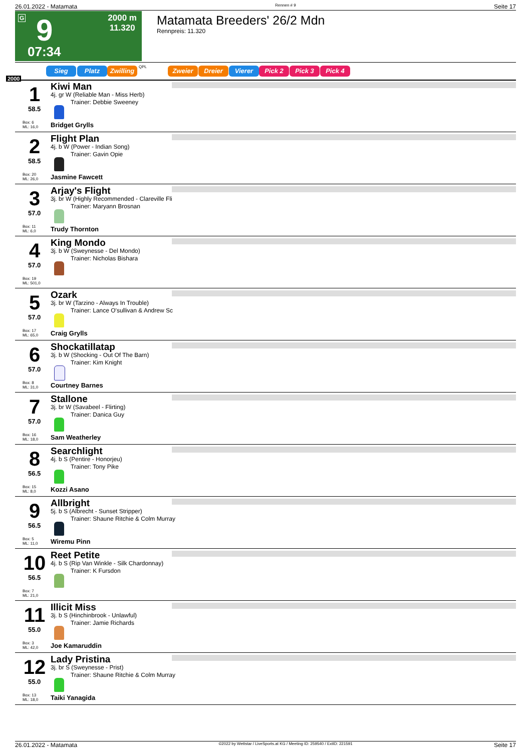26.01.2022 - Matamata Rennen # 9 Seite 17
G 9
07:34
2000 m
11.320
Matamata Breeders' 26/2 Mdn
Rennpreis: 11.320
Sieg Platz Zwilling QPL Zweier Dreier Vierer Pick 2 Pick 3 Pick 4
2000
1
58.5
Box: 6
ML: 16,0
Kiwi Man
4j. gr W (Reliable Man - Miss Herb)
Trainer: Debbie Sweeney
Bridget Grylls
2
58.5
Box: 20
ML: 26,0
Flight Plan
4j. b W (Power - Indian Song)
Trainer: Gavin Opie
Jasmine Fawcett
3
57.0
Box: 11
ML: 6,0
Arjay's Flight
3j. br W (Highly Recommended - Clareville Fli
Trainer: Maryann Brosnan
Trudy Thornton
4
57.0
Box: 19
ML: 501,0
King Mondo
3j. b W (Sweynesse - Del Mondo)
Trainer: Nicholas Bishara
5
57.0
Box: 17
ML: 65,0
Ozark
3j. br W (Tarzino - Always In Trouble)
Trainer: Lance O'sullivan & Andrew Sc
Craig Grylls
6
57.0
Box: 8
ML: 31,0
Shockatillatap
3j. b W (Shocking - Out Of The Barn)
Trainer: Kim Knight
Courtney Barnes
7
57.0
Box: 16
ML: 18,0
Stallone
3j. br W (Savabeel - Flirting)
Trainer: Danica Guy
Sam Weatherley
8
56.5
Box: 15
ML: 8,0
Searchlight
4j. b S (Pentire - Honorjeu)
Trainer: Tony Pike
Kozzi Asano
9
56.5
Box: 5
ML: 11,0
Allbright
5j. b S (Albrecht - Sunset Stripper)
Trainer: Shaune Ritchie & Colm Murray
Wiremu Pinn
10
56.5
Box: 7
ML: 21,0
Reet Petite
4j. b S (Rip Van Winkle - Silk Chardonnay)
Trainer: K Fursdon
11
55.0
Box: 3
ML: 42,0
Illicit Miss
3j. b S (Hinchinbrook - Unlawful)
Trainer: Jamie Richards
Joe Kamaruddin
12
55.0
Box: 13
ML: 18,0
Lady Pristina
3j. br S (Sweynesse - Prist)
Trainer: Shaune Ritchie & Colm Murray
Taiki Yanagida
26.01.2022 - Matamata ©2022 by Wettstar / LiveSports.at KG / Meeting ID: 259540 / ExtID: 221591 Seite 17